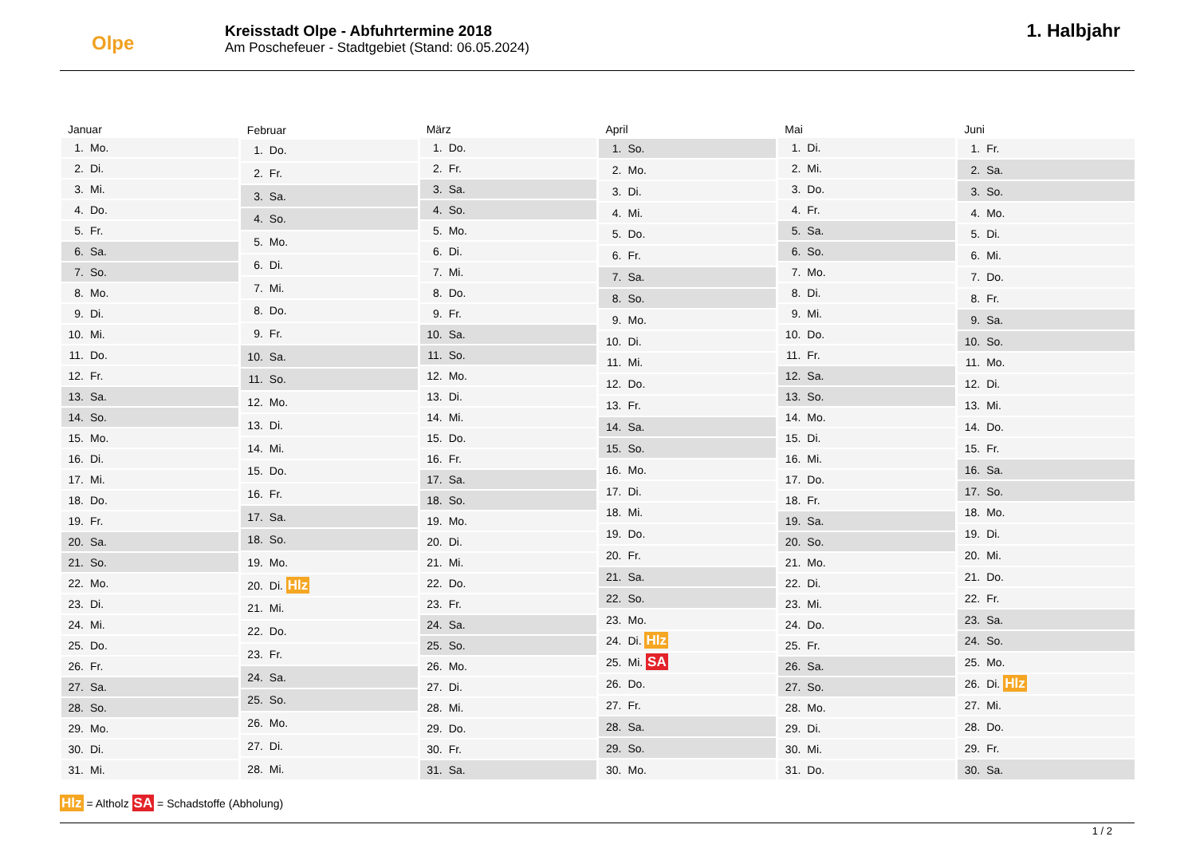Olpe
Kreisstadt Olpe - Abfuhrtermine 2018
Am Poschefeuer - Stadtgebiet (Stand: 06.05.2024)
1. Halbjahr
| Januar | |
| --- | --- |
| 1. | Mo. |
| 2. | Di. |
| 3. | Mi. |
| 4. | Do. |
| 5. | Fr. |
| 6. | Sa. |
| 7. | So. |
| 8. | Mo. |
| 9. | Di. |
| 10. | Mi. |
| 11. | Do. |
| 12. | Fr. |
| 13. | Sa. |
| 14. | So. |
| 15. | Mo. |
| 16. | Di. |
| 17. | Mi. |
| 18. | Do. |
| 19. | Fr. |
| 20. | Sa. |
| 21. | So. |
| 22. | Mo. |
| 23. | Di. |
| 24. | Mi. |
| 25. | Do. |
| 26. | Fr. |
| 27. | Sa. |
| 28. | So. |
| 29. | Mo. |
| 30. | Di. |
| 31. | Mi. |
| Februar | |
| --- | --- |
| 1. | Do. |
| 2. | Fr. |
| 3. | Sa. |
| 4. | So. |
| 5. | Mo. |
| 6. | Di. |
| 7. | Mi. |
| 8. | Do. |
| 9. | Fr. |
| 10. | Sa. |
| 11. | So. |
| 12. | Mo. |
| 13. | Di. |
| 14. | Mi. |
| 15. | Do. |
| 16. | Fr. |
| 17. | Sa. |
| 18. | So. |
| 19. | Mo. |
| 20. | Di. Hlz |
| 21. | Mi. |
| 22. | Do. |
| 23. | Fr. |
| 24. | Sa. |
| 25. | So. |
| 26. | Mo. |
| 27. | Di. |
| 28. | Mi. |
| März | |
| --- | --- |
| 1. | Do. |
| 2. | Fr. |
| 3. | Sa. |
| 4. | So. |
| 5. | Mo. |
| 6. | Di. |
| 7. | Mi. |
| 8. | Do. |
| 9. | Fr. |
| 10. | Sa. |
| 11. | So. |
| 12. | Mo. |
| 13. | Di. |
| 14. | Mi. |
| 15. | Do. |
| 16. | Fr. |
| 17. | Sa. |
| 18. | So. |
| 19. | Mo. |
| 20. | Di. |
| 21. | Mi. |
| 22. | Do. |
| 23. | Fr. |
| 24. | Sa. |
| 25. | So. |
| 26. | Mo. |
| 27. | Di. |
| 28. | Mi. |
| 29. | Do. |
| 30. | Fr. |
| 31. | Sa. |
| April | |
| --- | --- |
| 1. | So. |
| 2. | Mo. |
| 3. | Di. |
| 4. | Mi. |
| 5. | Do. |
| 6. | Fr. |
| 7. | Sa. |
| 8. | So. |
| 9. | Mo. |
| 10. | Di. |
| 11. | Mi. |
| 12. | Do. |
| 13. | Fr. |
| 14. | Sa. |
| 15. | So. |
| 16. | Mo. |
| 17. | Di. |
| 18. | Mi. |
| 19. | Do. |
| 20. | Fr. |
| 21. | Sa. |
| 22. | So. |
| 23. | Mo. |
| 24. | Di. Hlz |
| 25. | Mi. SA |
| 26. | Do. |
| 27. | Fr. |
| 28. | Sa. |
| 29. | So. |
| 30. | Mo. |
| Mai | |
| --- | --- |
| 1. | Di. |
| 2. | Mi. |
| 3. | Do. |
| 4. | Fr. |
| 5. | Sa. |
| 6. | So. |
| 7. | Mo. |
| 8. | Di. |
| 9. | Mi. |
| 10. | Do. |
| 11. | Fr. |
| 12. | Sa. |
| 13. | So. |
| 14. | Mo. |
| 15. | Di. |
| 16. | Mi. |
| 17. | Do. |
| 18. | Fr. |
| 19. | Sa. |
| 20. | So. |
| 21. | Mo. |
| 22. | Di. |
| 23. | Mi. |
| 24. | Do. |
| 25. | Fr. |
| 26. | Sa. |
| 27. | So. |
| 28. | Mo. |
| 29. | Di. |
| 30. | Mi. |
| 31. | Do. |
| Juni | |
| --- | --- |
| 1. | Fr. |
| 2. | Sa. |
| 3. | So. |
| 4. | Mo. |
| 5. | Di. |
| 6. | Mi. |
| 7. | Do. |
| 8. | Fr. |
| 9. | Sa. |
| 10. | So. |
| 11. | Mo. |
| 12. | Di. |
| 13. | Mi. |
| 14. | Do. |
| 15. | Fr. |
| 16. | Sa. |
| 17. | So. |
| 18. | Mo. |
| 19. | Di. |
| 20. | Mi. |
| 21. | Do. |
| 22. | Fr. |
| 23. | Sa. |
| 24. | So. |
| 25. | Mo. |
| 26. | Di. Hlz |
| 27. | Mi. |
| 28. | Do. |
| 29. | Fr. |
| 30. | Sa. |
Hlz = Altholz SA = Schadstoffe (Abholung)
1 / 2